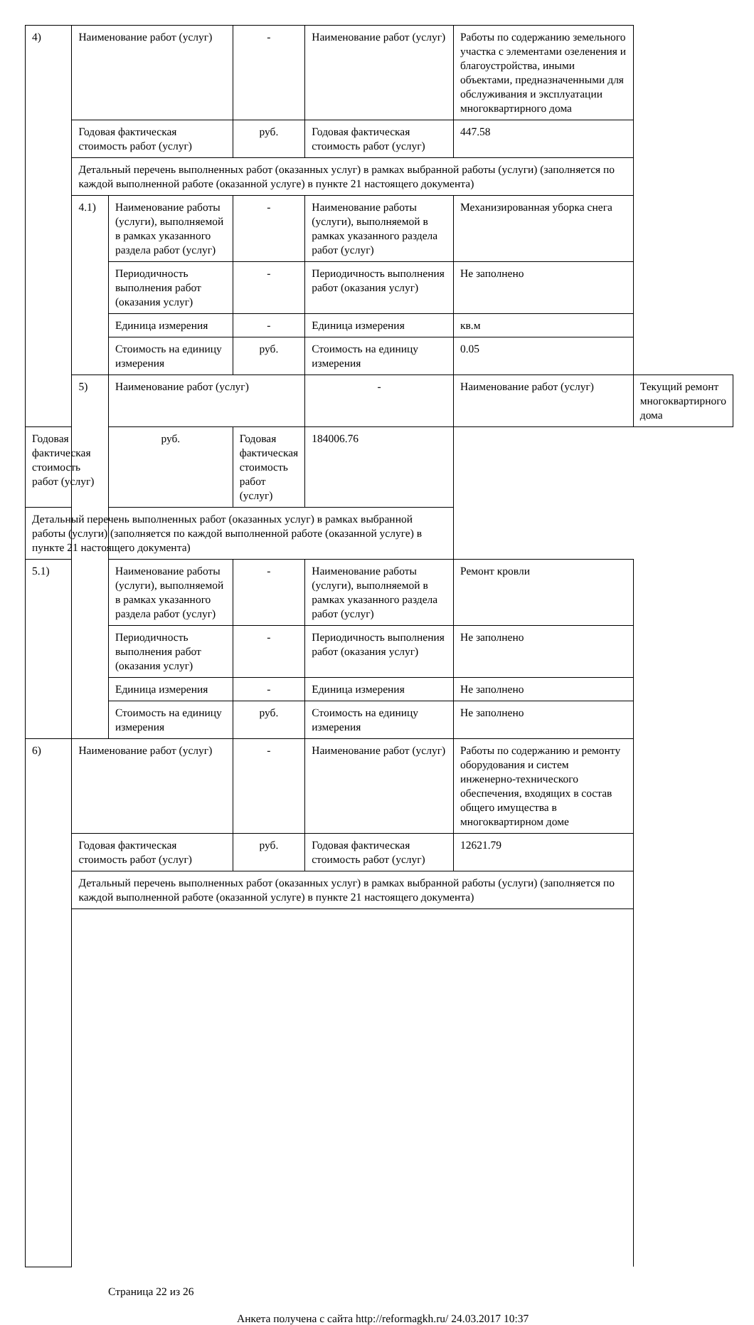| 4) | Наименование работ (услуг) | | - | Наименование работ (услуг) | Работы по содержанию земельного участка с элементами озеленения и благоустройства, иными объектами, предназначенными для обслуживания и эксплуатации многоквартирного дома | |
| | Годовая фактическая стоимость работ (услуг) | | руб. | Годовая фактическая стоимость работ (услуг) | 447.58 | |
| | Детальный перечень выполненных работ (оказанных услуг) в рамках выбранной работы (услуги) (заполняется по каждой выполненной работе (оказанной услуге) в пункте 21 настоящего документа) | | | | | |
| | 4.1) | Наименование работы (услуги), выполняемой в рамках указанного раздела работ (услуг) | - | Наименование работы (услуги), выполняемой в рамках указанного раздела работ (услуг) | Механизированная уборка снега | |
| | | Периодичность выполнения работ (оказания услуг) | - | Периодичность выполнения работ (оказания услуг) | Не заполнено | |
| | | Единица измерения | - | Единица измерения | кв.м | |
| | | Стоимость на единицу измерения | руб. | Стоимость на единицу измерения | 0.05 | |
| | 5) | Наименование работ (услуг) | | - | Наименование работ (услуг) | Текущий ремонт многоквартирного дома |
| Годовая фактическая стоимость работ (услуг) | | руб. | Годовая фактическая стоимость работ (услуг) | 184006.76 | | |
| Детальный перечень выполненных работ (оказанных услуг) в рамках выбранной работы (услуги) (заполняется по каждой выполненной работе (оказанной услуге) в пункте 21 настоящего документа) | | | | | | |
| 5.1) | | Наименование работы (услуги), выполняемой в рамках указанного раздела работ (услуг) | - | Наименование работы (услуги), выполняемой в рамках указанного раздела работ (услуг) | Ремонт кровли | |
| | | Периодичность выполнения работ (оказания услуг) | - | Периодичность выполнения работ (оказания услуг) | Не заполнено | |
| | | Единица измерения | - | Единица измерения | Не заполнено | |
| | | Стоимость на единицу измерения | руб. | Стоимость на единицу измерения | Не заполнено | |
| 6) | Наименование работ (услуг) | | - | Наименование работ (услуг) | Работы по содержанию и ремонту оборудования и систем инженерно-технического обеспечения, входящих в состав общего имущества в многоквартирном доме | |
| | Годовая фактическая стоимость работ (услуг) | | руб. | Годовая фактическая стоимость работ (услуг) | 12621.79 | |
| | Детальный перечень выполненных работ (оказанных услуг) в рамках выбранной работы (услуги) (заполняется по каждой выполненной работе (оказанной услуге) в пункте 21 настоящего документа) | | | | | |
Страница 22 из 26
Анкета получена с сайта http://reformagkh.ru/ 24.03.2017 10:37